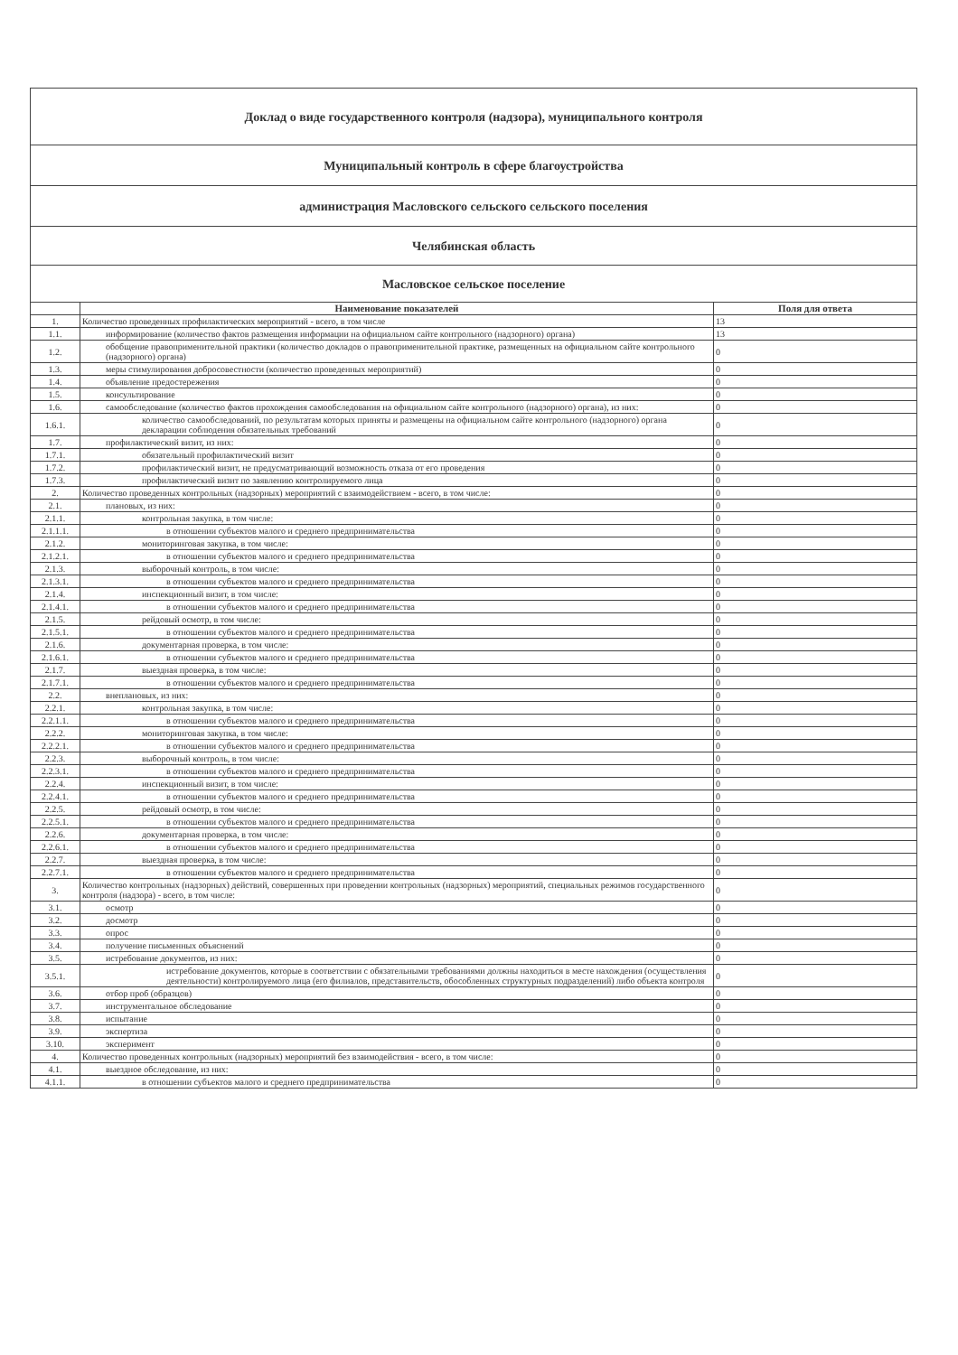| Доклад о виде государственного контроля (надзора), муниципального контроля | | |
| Муниципальный контроль в сфере благоустройства | | |
| администрация Масловского сельского сельского поселения | | |
| Челябинская область | | |
| Масловское сельское поселение | | |
| | Наименование показателей | Поля для ответа |
| 1. | Количество проведенных профилактических мероприятий - всего, в том числе | 13 |
| 1.1. | информирование (количество фактов размещения информации на официальном сайте контрольного (надзорного) органа) | 13 |
| 1.2. | обобщение правоприменительной практики (количество докладов о правоприменительной практике, размещенных на официальном сайте контрольного (надзорного) органа) | 0 |
| 1.3. | меры стимулирования добросовестности (количество проведенных мероприятий) | 0 |
| 1.4. | объявление предостережения | 0 |
| 1.5. | консультирование | 0 |
| 1.6. | самообследование (количество фактов прохождения самообследования на официальном сайте контрольного (надзорного) органа), из них: | 0 |
| 1.6.1. | количество самообследований, по результатам которых приняты и размещены на официальном сайте контрольного (надзорного) органа декларации соблюдения обязательных требований | 0 |
| 1.7. | профилактический визит, из них: | 0 |
| 1.7.1. | обязательный профилактический визит | 0 |
| 1.7.2. | профилактический визит, не предусматривающий возможность отказа от его проведения | 0 |
| 1.7.3. | профилактический визит по заявлению контролируемого лица | 0 |
| 2. | Количество проведенных контрольных (надзорных) мероприятий с взаимодействием - всего, в том числе: | 0 |
| 2.1. | плановых, из них: | 0 |
| 2.1.1. | контрольная закупка, в том числе: | 0 |
| 2.1.1.1. | в отношении субъектов малого и среднего предпринимательства | 0 |
| 2.1.2. | мониторинговая закупка, в том числе: | 0 |
| 2.1.2.1. | в отношении субъектов малого и среднего предпринимательства | 0 |
| 2.1.3. | выборочный контроль, в том числе: | 0 |
| 2.1.3.1. | в отношении субъектов малого и среднего предпринимательства | 0 |
| 2.1.4. | инспекционный визит, в том числе: | 0 |
| 2.1.4.1. | в отношении субъектов малого и среднего предпринимательства | 0 |
| 2.1.5. | рейдовый осмотр, в том числе: | 0 |
| 2.1.5.1. | в отношении субъектов малого и среднего предпринимательства | 0 |
| 2.1.6. | документарная проверка, в том числе: | 0 |
| 2.1.6.1. | в отношении субъектов малого и среднего предпринимательства | 0 |
| 2.1.7. | выездная проверка, в том числе: | 0 |
| 2.1.7.1. | в отношении субъектов малого и среднего предпринимательства | 0 |
| 2.2. | внеплановых, из них: | 0 |
| 2.2.1. | контрольная закупка, в том числе: | 0 |
| 2.2.1.1. | в отношении субъектов малого и среднего предпринимательства | 0 |
| 2.2.2. | мониторинговая закупка, в том числе: | 0 |
| 2.2.2.1. | в отношении субъектов малого и среднего предпринимательства | 0 |
| 2.2.3. | выборочный контроль, в том числе: | 0 |
| 2.2.3.1. | в отношении субъектов малого и среднего предпринимательства | 0 |
| 2.2.4. | инспекционный визит, в том числе: | 0 |
| 2.2.4.1. | в отношении субъектов малого и среднего предпринимательства | 0 |
| 2.2.5. | рейдовый осмотр, в том числе: | 0 |
| 2.2.5.1. | в отношении субъектов малого и среднего предпринимательства | 0 |
| 2.2.6. | документарная проверка, в том числе: | 0 |
| 2.2.6.1. | в отношении субъектов малого и среднего предпринимательства | 0 |
| 2.2.7. | выездная проверка, в том числе: | 0 |
| 2.2.7.1. | в отношении субъектов малого и среднего предпринимательства | 0 |
| 3. | Количество контрольных (надзорных) действий, совершенных при проведении контрольных (надзорных) мероприятий, специальных режимов государственного контроля (надзора) - всего, в том числе: | 0 |
| 3.1. | осмотр | 0 |
| 3.2. | досмотр | 0 |
| 3.3. | опрос | 0 |
| 3.4. | получение письменных объяснений | 0 |
| 3.5. | истребование документов, из них: | 0 |
| 3.5.1. | истребование документов, которые в соответствии с обязательными требованиями должны находиться в месте нахождения (осуществления деятельности) контролируемого лица (его филиалов, представительств, обособленных структурных подразделений) либо объекта контроля | 0 |
| 3.6. | отбор проб (образцов) | 0 |
| 3.7. | инструментальное обследование | 0 |
| 3.8. | испытание | 0 |
| 3.9. | экспертиза | 0 |
| 3.10. | эксперимент | 0 |
| 4. | Количество проведенных контрольных (надзорных) мероприятий без взаимодействия - всего, в том числе: | 0 |
| 4.1. | выездное обследование, из них: | 0 |
| 4.1.1. | в отношении субъектов малого и среднего предпринимательства | 0 |